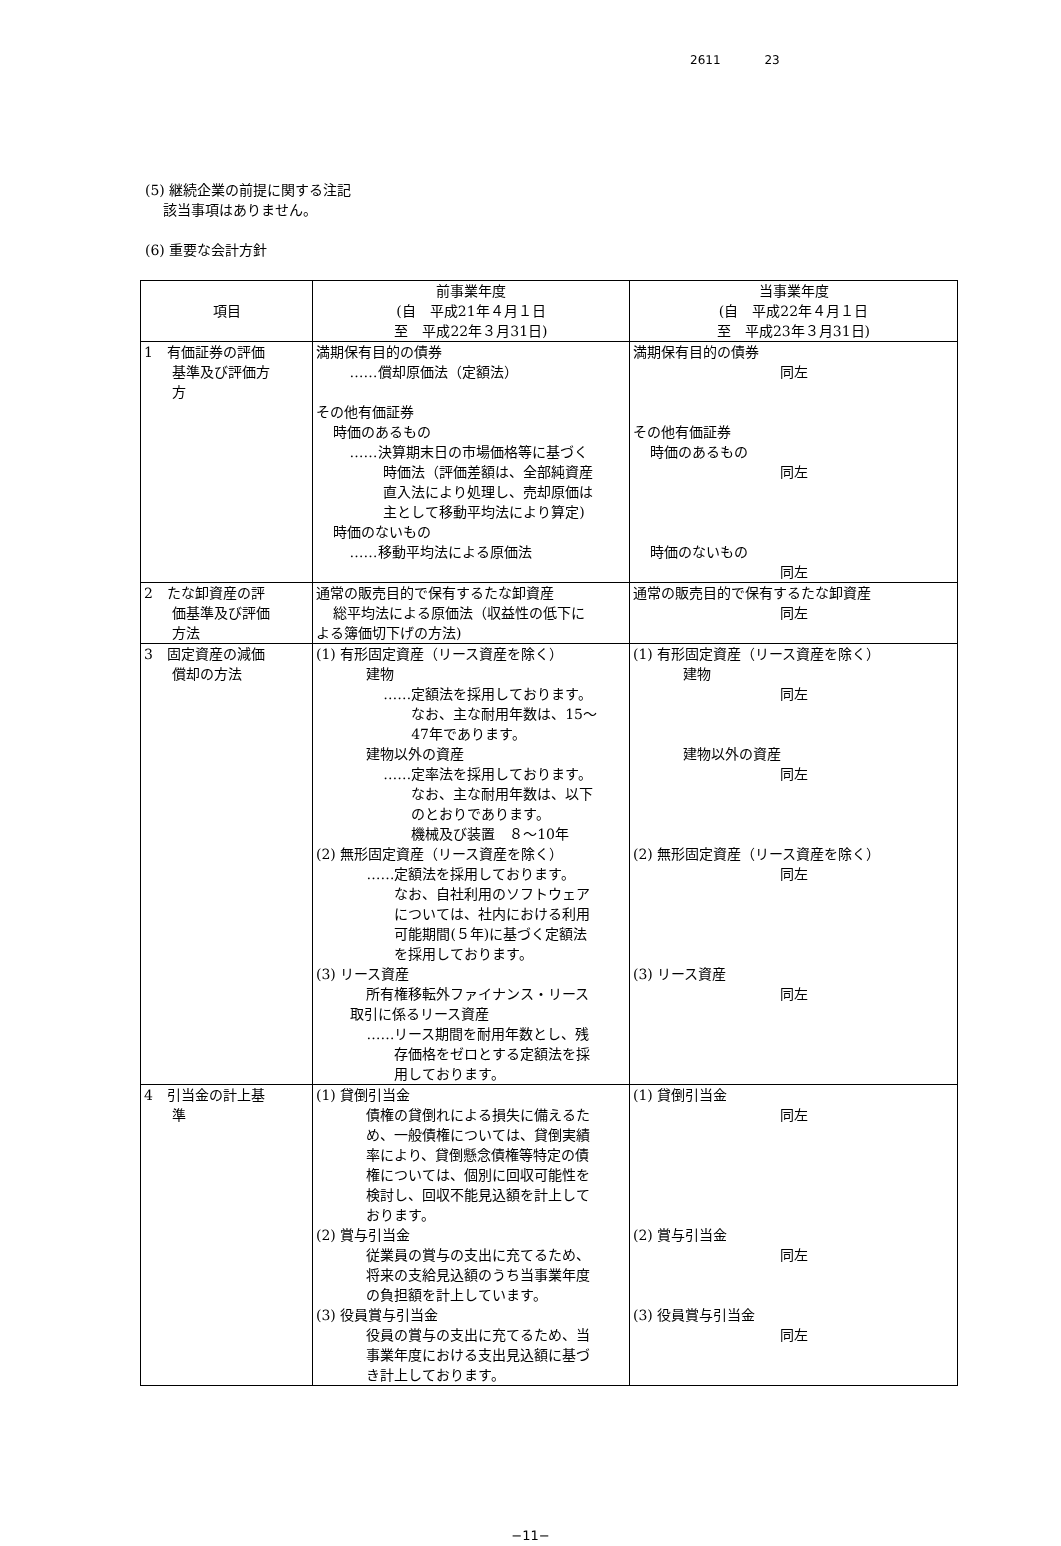2611 23
(5) 継続企業の前提に関する注記
該当事項はありません。
(6) 重要な会計方針
| 項目 | 前事業年度 (自 平成21年４月１日 至 平成22年３月31日) | 当事業年度 (自 平成22年４月１日 至 平成23年３月31日) |
| --- | --- | --- |
| 1 有価証券の評価 基準及び評価方 方 | 満期保有目的の債券 ……償却原価法（定額法） その他有価証券 時価のあるもの ……決算期末日の市場価格等に基づく 時価法（評価差額は、全部純資産 直入法により処理し、売却原価は 主として移動平均法により算定) 時価のないもの ……移動平均法による原価法 | 満期保有目的の債券 同左 その他有価証券 時価のあるもの 同左 時価のないもの 同左 |
| 2 たな卸資産の評 価基準及び評価 方法 | 通常の販売目的で保有するたな卸資産 総平均法による原価法（収益性の低下に よる簿価切下げの方法) | 通常の販売目的で保有するたな卸資産 同左 |
| 3 固定資産の減価 償却の方法 | (1) 有形固定資産（リース資産を除く） 建物 ……定額法を採用しております。 なお、主な耐用年数は、15～ 47年であります。 建物以外の資産 ……定率法を採用しております。 なお、主な耐用年数は、以下 のとおりであります。 機械及び装置 ８～10年 (2) 無形固定資産（リース資産を除く） ……定額法を採用しております。 なお、自社利用のソフトウェア については、社内における利用 可能期間(５年)に基づく定額法 を採用しております。 (3) リース資産 所有権移転外ファイナンス・リース 取引に係るリース資産 ……リース期間を耐用年数とし、残 存価格をゼロとする定額法を採 用しております。 | (1) 有形固定資産（リース資産を除く） 建物 同左 建物以外の資産 同左 (2) 無形固定資産（リース資産を除く） 同左 (3) リース資産 同左 |
| 4 引当金の計上基 準 | (1) 貸倒引当金 債権の貸倒れによる損失に備えるた め、一般債権については、貸倒実績 率により、貸倒懸念債権等特定の債 権については、個別に回収可能性を 検討し、回収不能見込額を計上して おります。 (2) 賞与引当金 従業員の賞与の支出に充てるため、 将来の支給見込額のうち当事業年度 の負担額を計上しています。 (3) 役員賞与引当金 役員の賞与の支出に充てるため、当 事業年度における支出見込額に基づ き計上しております。 | (1) 貸倒引当金 同左 (2) 賞与引当金 同左 (3) 役員賞与引当金 同左 |
−11−